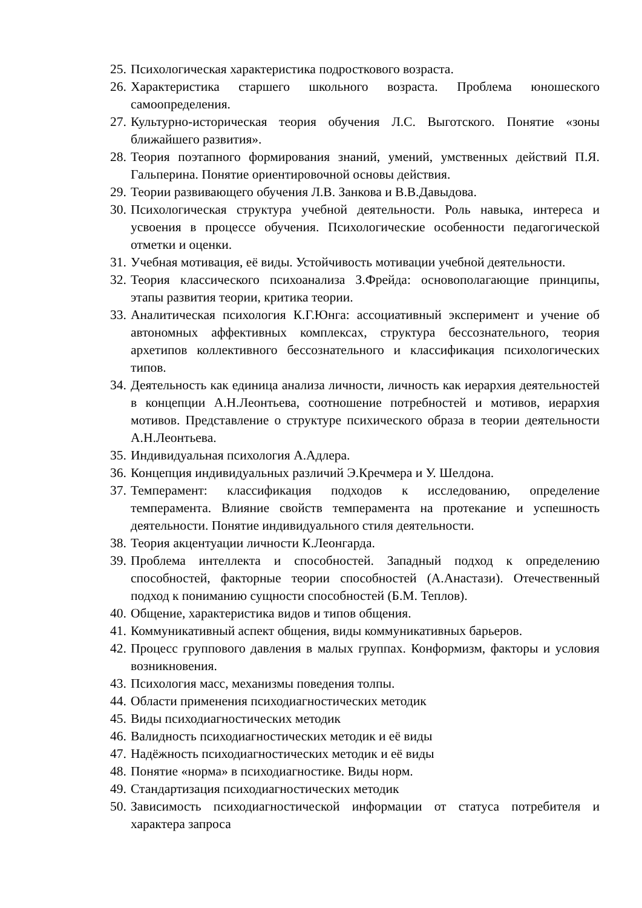25. Психологическая характеристика подросткового возраста.
26. Характеристика старшего школьного возраста. Проблема юношеского самоопределения.
27. Культурно-историческая теория обучения Л.С. Выготского. Понятие «зоны ближайшего развития».
28. Теория поэтапного формирования знаний, умений, умственных действий П.Я. Гальперина. Понятие ориентировочной основы действия.
29. Теории развивающего обучения Л.В. Занкова и В.В.Давыдова.
30. Психологическая структура учебной деятельности. Роль навыка, интереса и усвоения в процессе обучения. Психологические особенности педагогической отметки и оценки.
31. Учебная мотивация, её виды. Устойчивость мотивации учебной деятельности.
32. Теория классического психоанализа З.Фрейда: основополагающие принципы, этапы развития теории, критика теории.
33. Аналитическая психология К.Г.Юнга: ассоциативный эксперимент и учение об автономных аффективных комплексах, структура бессознательного, теория архетипов коллективного бессознательного и классификация психологических типов.
34. Деятельность как единица анализа личности, личность как иерархия деятельностей в концепции А.Н.Леонтьева, соотношение потребностей и мотивов, иерархия мотивов. Представление о структуре психического образа в теории деятельности А.Н.Леонтьева.
35. Индивидуальная психология А.Адлера.
36. Концепция индивидуальных различий Э.Кречмера и У. Шелдона.
37. Темперамент: классификация подходов к исследованию, определение темперамента. Влияние свойств темперамента на протекание и успешность деятельности. Понятие индивидуального стиля деятельности.
38. Теория акцентуации личности К.Леонгарда.
39. Проблема интеллекта и способностей. Западный подход к определению способностей, факторные теории способностей (А.Анастази). Отечественный подход к пониманию сущности способностей (Б.М. Теплов).
40. Общение, характеристика видов и типов общения.
41. Коммуникативный аспект общения, виды коммуникативных барьеров.
42. Процесс группового давления в малых группах. Конформизм, факторы и условия возникновения.
43. Психология масс, механизмы поведения толпы.
44. Области применения психодиагностических методик
45. Виды психодиагностических методик
46. Валидность психодиагностических методик и её виды
47. Надёжность психодиагностических методик и её виды
48. Понятие «норма» в психодиагностике. Виды норм.
49. Стандартизация психодиагностических методик
50. Зависимость психодиагностической информации от статуса потребителя и характера запроса